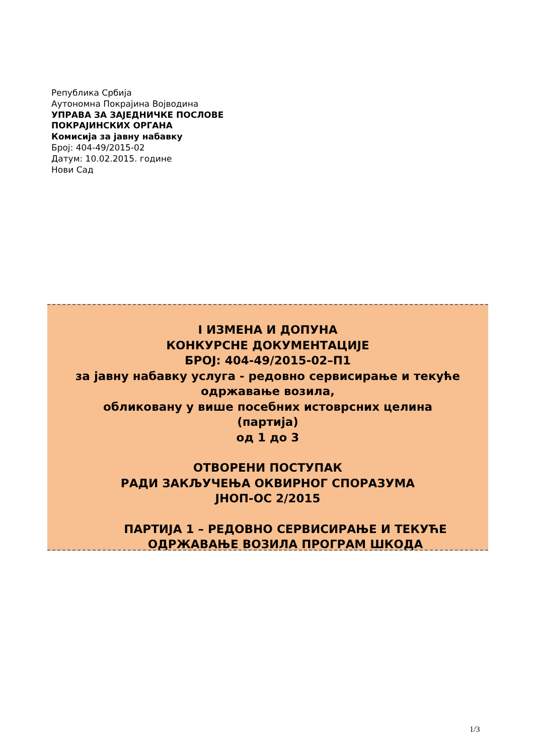Република Србија
Аутономна Покрајина Војводина
УПРАВА ЗА ЗАЈЕДНИЧКЕ ПОСЛОВЕ
ПОКРАЈИНСКИХ ОРГАНА
Комисија за јавну набавку
Број: 404-49/2015-02
Датум: 10.02.2015. године
Нови Сад
I ИЗМЕНА И ДОПУНА
КОНКУРСНЕ ДОКУМЕНТАЦИЈЕ
БРОЈ: 404-49/2015-02–П1
за јавну набавку услуга - редовно сервисирање и текуће одржавање возила,
обликовану у више посебних истоврсних целина
(партија)
од 1 до 3
ОТВОРЕНИ ПОСТУПАК
РАДИ ЗАКЉУЧЕЊА ОКВИРНОГ СПОРАЗУМА
ЈНОП-ОС 2/2015
ПАРТИЈА 1 – РЕДОВНО СЕРВИСИРАЊЕ И ТЕКУЋЕ
ОДРЖАВАЊЕ ВОЗИЛА ПРОГРАМ ШКОДА
1/3